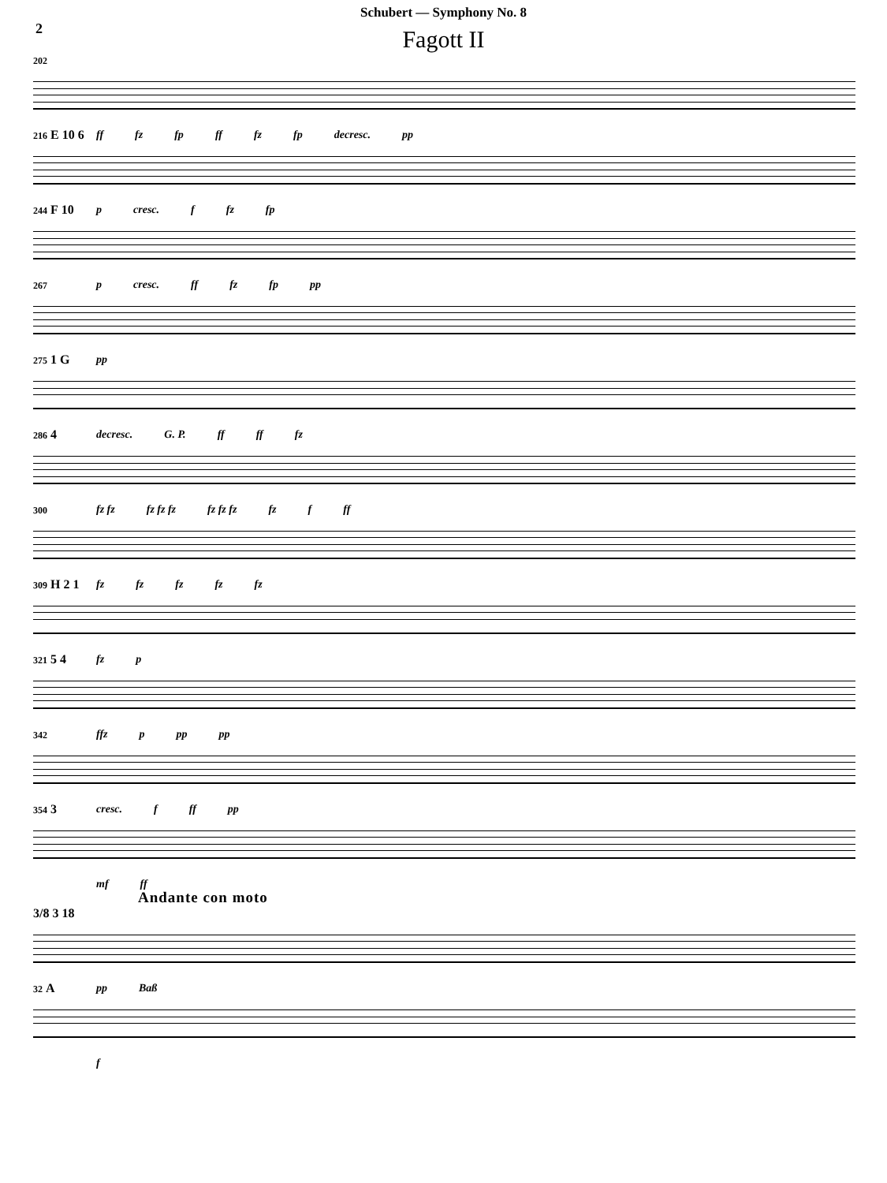Schubert — Symphony No. 8
2
Fagott II
202
ff fz fp ff fz fp decresc. pp
216 E 10 6
p cresc. f fz fp
244 F 10
p cresc. ff fz fp pp
267
pp
275 1 G
decresc. G. P. ff ff fz
286 4
fz fz fz fz fz fz fz fz fz f ff
300
fz fz fz fz fz
309 H 2 1
fz p
321 5 4
ffz p pp pp
342
cresc. f ff pp
354 3
mf ff
Andante con moto
3/8 3 18
pp Baß
32 A
f